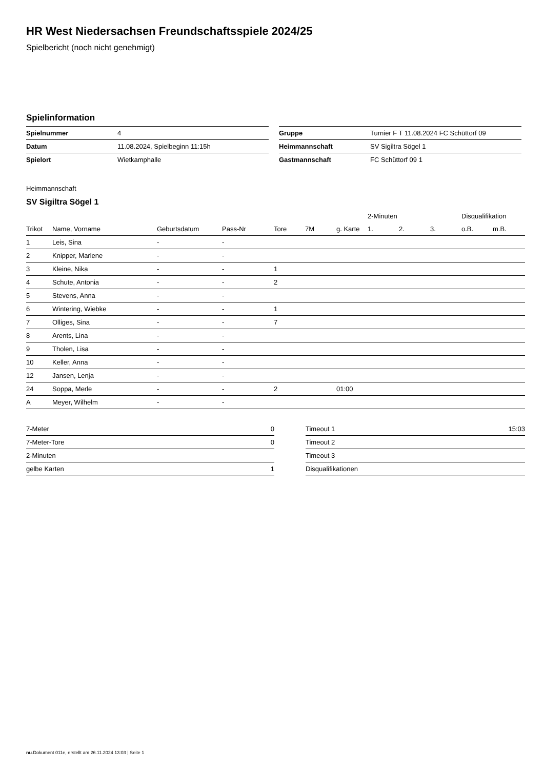HR West Niedersachsen Freundschaftsspiele 2024/25
Spielbericht (noch nicht genehmigt)
Spielinformation
| Spielnummer | 4 |
| Datum | 11.08.2024, Spielbeginn 11:15h |
| Spielort | Wietkamphalle |
| Gruppe | Turnier F T 11.08.2024 FC Schüttorf 09 |
| Heimmannschaft | SV Sigiltra Sögel 1 |
| Gastmannschaft | FC Schüttorf 09 1 |
Heimmannschaft
SV Sigiltra Sögel 1
| | | | | | | | 2-Minuten | | | Disqualifikation | |
| --- | --- | --- | --- | --- | --- | --- | --- | --- | --- | --- | --- |
| Trikot | Name, Vorname | Geburtsdatum | Pass-Nr | Tore | 7M | g. Karte | 1. | 2. | 3. | o.B. | m.B. |
| 1 | Leis, Sina | - | - | | | | | | | | |
| 2 | Knipper, Marlene | - | - | | | | | | | | |
| 3 | Kleine, Nika | - | - | 1 | | | | | | | |
| 4 | Schute, Antonia | - | - | 2 | | | | | | | |
| 5 | Stevens, Anna | - | - | | | | | | | | |
| 6 | Wintering, Wiebke | - | - | 1 | | | | | | | |
| 7 | Olliges, Sina | - | - | 7 | | | | | | | |
| 8 | Arents, Lina | - | - | | | | | | | | |
| 9 | Tholen, Lisa | - | - | | | | | | | | |
| 10 | Keller, Anna | - | - | | | | | | | | |
| 12 | Jansen, Lenja | - | - | | | | | | | | |
| 24 | Soppa, Merle | - | - | 2 | | 01:00 | | | | | |
| A | Meyer, Wilhelm | - | - | | | | | | | | |
| 7-Meter | 0 |
| 7-Meter-Tore | 0 |
| 2-Minuten | |
| gelbe Karten | 1 |
| Timeout 1 | 15:03 |
| Timeout 2 | |
| Timeout 3 | |
| Disqualifikationen | |
nu.Dokument 011e, erstellt am 26.11.2024 13:03 | Seite 1